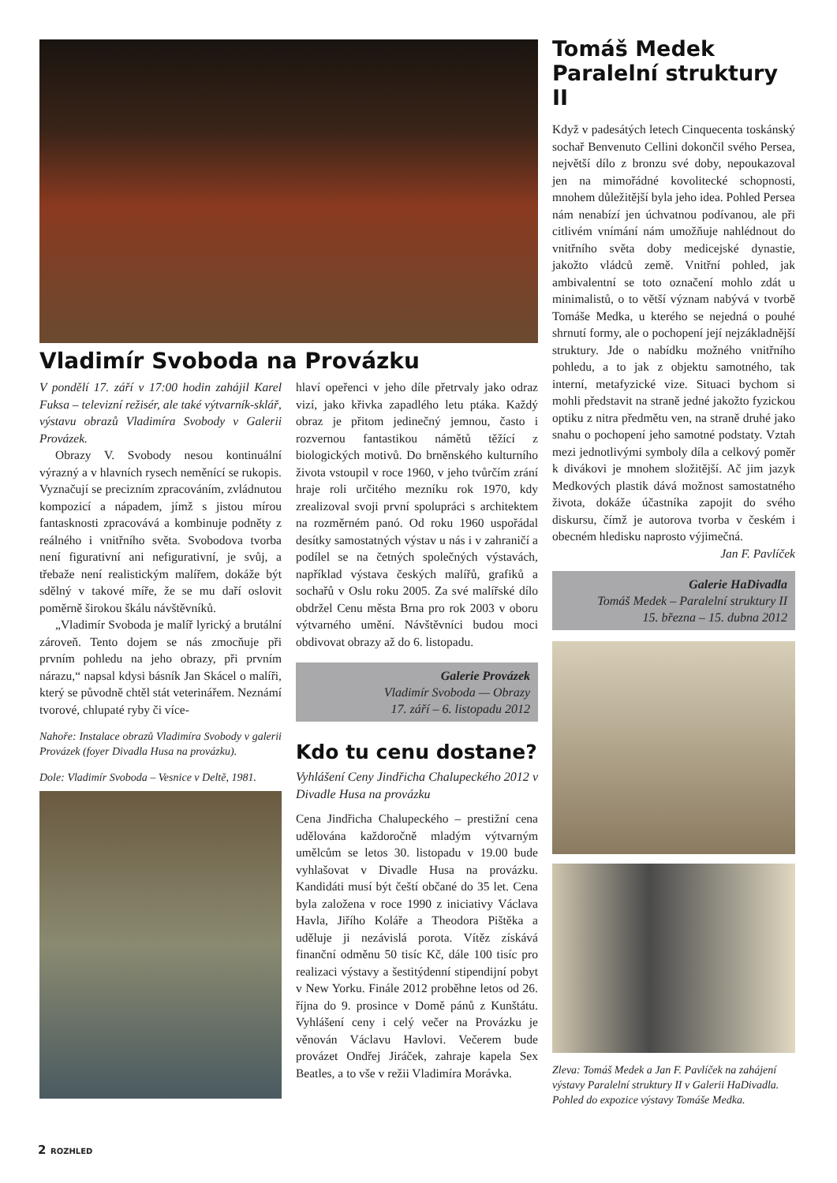Vladimír Svoboda na Provázku
V pondělí 17. září v 17:00 hodin zahájil Karel Fuksa – televizní režisér, ale také výtvarník-sklář, výstavu obrazů Vladimíra Svobody v Galerii Provázek.
Obrazy V. Svobody nesou kontinuální výrazný a v hlavních rysech neměnící se rukopis. Vyznačují se precizním zpracováním, zvládnutou kompozicí a nápadem, jímž s jistou mírou fantasknosti zpracovává a kombinuje podněty z reálného i vnitřního světa. Svobodova tvorba není figurativní ani nefigurativní, je svůj, a třebaže není realistickým malířem, dokáže být sdělný v takové míře, že se mu daří oslovit poměrně širokou škálu návštěvníků.
„Vladimír Svoboda je malíř lyrický a brutální zároveň. Tento dojem se nás zmocňuje při prvním pohledu na jeho obrazy, při prvním nárazu,“ napsal kdysi básník Jan Skácel o malíři, který se původně chtěl stát veterinářem. Neznámí tvorové, chlupaté ryby či více-
Nahoře: Instalace obrazů Vladimíra Svobody v galerii Provázek (foyer Divadla Husa na provázku).
Dole: Vladimír Svoboda – Vesnice v Deltě, 1981.
hlaví opeřenci v jeho díle přetrvaly jako odraz vizí, jako křivka zapadlého letu ptáka. Každý obraz je přitom jedinečný jemnou, často i rozvernou fantastikou námětů těžící z biologických motivů. Do brněnského kulturního života vstoupil v roce 1960, v jeho tvůrčím zrání hraje roli určitého mezníku rok 1970, kdy zrealizoval svoji první spolupráci s architektem na rozměrném panó. Od roku 1960 uspořádal desítky samostatných výstav u nás i v zahraničí a podílel se na četných společných výstavách, například výstava českých malířů, grafiků a sochařů v Oslu roku 2005. Za své malířské dílo obdržel Cenu města Brna pro rok 2003 v oboru výtvarného umění. Návštěvníci budou moci obdivovat obrazy až do 6. listopadu.
Galerie Provázek
Vladimír Svoboda — Obrazy
17. září – 6. listopadu 2012
Kdo tu cenu dostane?
Vyhlášení Ceny Jindřicha Chalupeckého 2012 v Divadle Husa na provázku
Cena Jindřicha Chalupeckého – prestižní cena udělována každoročně mladým výtvarným umělcům se letos 30. listopadu v 19.00 bude vyhlašovat v Divadle Husa na provázku. Kandidáti musí být čeští občané do 35 let. Cena byla založena v roce 1990 z iniciativy Václava Havla, Jiřího Koláře a Theodora Pištěka a uděluje ji nezávislá porota. Vítěz získává finanční odměnu 50 tisíc Kč, dále 100 tisíc pro realizaci výstavy a šestitýdenní stipendijní pobyt v New Yorku. Finále 2012 proběhne letos od 26. října do 9. prosince v Domě pánů z Kunštátu. Vyhlášení ceny i celý večer na Provázku je věnován Václavu Havlovi. Večerem bude provázet Ondřej Jiráček, zahraje kapela Sex Beatles, a to vše v režii Vladimíra Morávka.
Tomáš Medek
Paralelní struktury II
Když v padesátých letech Cinquecenta toskánský sochař Benvenuto Cellini dokončil svého Persea, největší dílo z bronzu své doby, nepoukazoval jen na mimořádné kovolitecké schopnosti, mnohem důležitější byla jeho idea. Pohled Persea nám nenabízí jen úchvatnou podívanou, ale při citlivém vnímání nám umožňuje nahlédnout do vnitřního světa doby medicejské dynastie, jakožto vládců země. Vnitřní pohled, jak ambivalentní se toto označení mohlo zdát u minimalistů, o to větší význam nabývá v tvorbě Tomáše Medka, u kterého se nejedná o pouhé shrnutí formy, ale o pochopení její nejzákladnější struktury. Jde o nabídku možného vnitřního pohledu, a to jak z objektu samotného, tak interní, metafyzické vize. Situaci bychom si mohli představit na straně jedné jakožto fyzickou optiku z nitra předmětu ven, na straně druhé jako snahu o pochopení jeho samotné podstaty. Vztah mezi jednotlivými symboly díla a celkový poměr k divákovi je mnohem složitější. Ač jim jazyk Medkových plastik dává možnost samostatného života, dokáže účastníka zapojit do svého diskursu, čímž je autorova tvorba v českém i obecném hledisku naprosto výjimečná.
Jan F. Pavlíček
Galerie HaDivadla
Tomáš Medek – Paralelní struktury II
15. března – 15. dubna 2012
Zleva: Tomáš Medek a Jan F. Pavlíček na zahájení výstavy Paralelní struktury II v Galerii HaDivadla.
Pohled do expozice výstavy Tomáše Medka.
2 ROZHLED